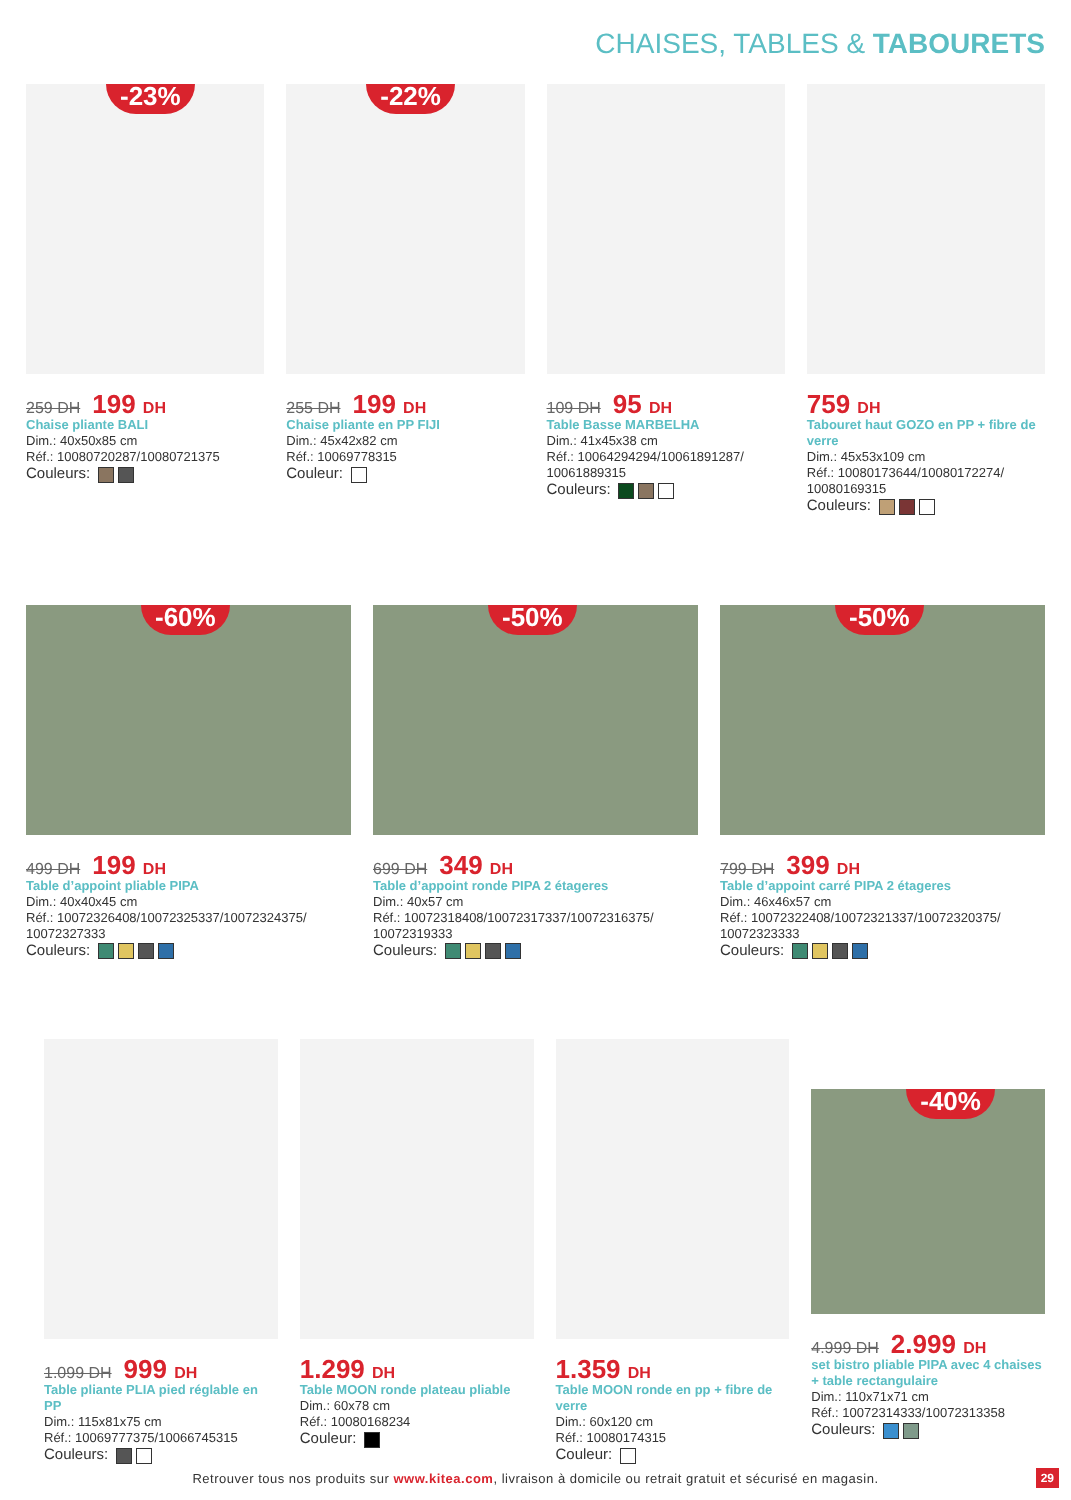CHAISES, TABLES & TABOURETS
-23%
259 DH 199 DH
Chaise pliante BALI
Dim.: 40x50x85 cm
Réf.: 10080720287/10080721375
Couleurs:
-22%
255 DH 199 DH
Chaise pliante en PP FIJI
Dim.: 45x42x82 cm
Réf.: 10069778315
Couleur:
109 DH 95 DH
Table Basse MARBELHA
Dim.: 41x45x38 cm
Réf.: 10064294294/10061891287/ 10061889315
Couleurs:
759 DH
Tabouret haut GOZO en PP + fibre de verre
Dim.: 45x53x109 cm
Réf.: 10080173644/10080172274/ 10080169315
Couleurs:
-60%
499 DH 199 DH
Table d’appoint pliable PIPA
Dim.: 40x40x45 cm
Réf.: 10072326408/10072325337/10072324375/ 10072327333
Couleurs:
-50%
699 DH 349 DH
Table d’appoint ronde PIPA 2 étageres
Dim.: 40x57 cm
Réf.: 10072318408/10072317337/10072316375/ 10072319333
Couleurs:
-50%
799 DH 399 DH
Table d’appoint carré PIPA 2 étageres
Dim.: 46x46x57 cm
Réf.: 10072322408/10072321337/10072320375/ 10072323333
Couleurs:
1.099 DH 999 DH
Table pliante PLIA pied réglable en PP
Dim.: 115x81x75 cm
Réf.: 10069777375/10066745315
Couleurs:
1.299 DH
Table MOON ronde plateau pliable
Dim.: 60x78 cm
Réf.: 10080168234
Couleur:
1.359 DH
Table MOON ronde en pp + fibre de verre
Dim.: 60x120 cm
Réf.: 10080174315
Couleur:
-40%
4.999 DH 2.999 DH
set bistro pliable PIPA avec 4 chaises + table rectangulaire
Dim.: 110x71x71 cm
Réf.: 10072314333/10072313358
Couleurs:
Retrouver tous nos produits sur www.kitea.com, livraison à domicile ou retrait gratuit et sécurisé en magasin.
29